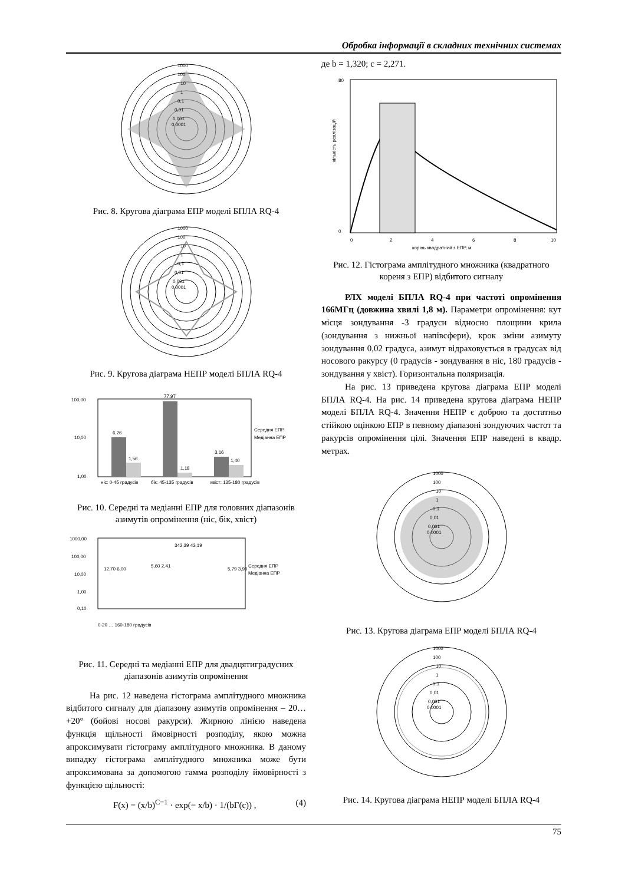Обробка інформації в складних технічних системах
1000
100
10
1
0,1
0,01
0,001
0,0001
Рис. 8. Кругова діаграма ЕПР моделі БПЛА RQ-4
1000
100
10
1
0,1
0,01
0,001
0,0001
Рис. 9. Кругова діаграма НЕПР моделі БПЛА RQ-4
100,00
10,00
1,00
6,26
1,56
77,97
1,18
3,16
1,40
ніс: 0-45 градусів
бік: 45-135 градусів
хвіст: 135-180 градусів
Середня ЕПР
Медіанна ЕПР
Рис. 10. Середні та медіанні ЕПР для головних діапазонів азимутів опромінення (ніс, бік, хвіст)
1000,00
100,00
10,00
1,00
0,10
Середня ЕПР
Медіанна ЕПР
0-20 … 160-180 градусів
12,70 6,00
5,60 2,41
342,39 43,19
5,79 3,90
Рис. 11. Середні та медіанні ЕПР для двадцятиградусних діапазонів азимутів опромінення
На рис. 12 наведена гістограма амплітудного множника відбитого сигналу для діапазону азимутів опромінення – 20…+20° (бойові носові ракурси). Жирною лінією наведена функція щільності ймовірності розподілу, якою можна апроксимувати гістограму амплітудного множника. В даному випадку гістограма амплітудного множника може бути апроксимована за допомогою гамма розподілу ймовірності з функцією щільності:
F(x) = (x/b)<sup>C−1</sup> · exp(− x/b) · 1/(bΓ(c)) , (4)
де b = 1,320; c = 2,271.
80
0
0
2
4
6
8
10
корінь квадратний з ЕПР, м
кількість реалізацій
Рис. 12. Гістограма амплітудного множника (квадратного кореня з ЕПР) відбитого сигналу
РЛХ моделі БПЛА RQ-4 при частоті опромінення 166МГц (довжина хвилі 1,8 м). Параметри опромінення: кут місця зондування -3 градуси відносно площини крила (зондування з нижньої напівсфери), крок зміни азимуту зондування 0,02 градуса, азимут відраховується в градусах від носового ракурсу (0 градусів - зондування в ніс, 180 градусів - зондування у хвіст). Горизонтальна поляризація.
На рис. 13 приведена кругова діаграма ЕПР моделі БПЛА RQ-4. На рис. 14 приведена кругова діаграма НЕПР моделі БПЛА RQ-4. Значення НЕПР є доброю та достатньо стійкою оцінкою ЕПР в певному діапазоні зондуючих частот та ракурсів опромінення цілі. Значення ЕПР наведені в квадр. метрах.
1000
100
10
1
0,1
0,01
0,001
0,0001
Рис. 13. Кругова діаграма ЕПР моделі БПЛА RQ-4
1000
100
10
1
0,1
0,01
0,001
0,0001
Рис. 14. Кругова діаграма НЕПР моделі БПЛА RQ-4
75